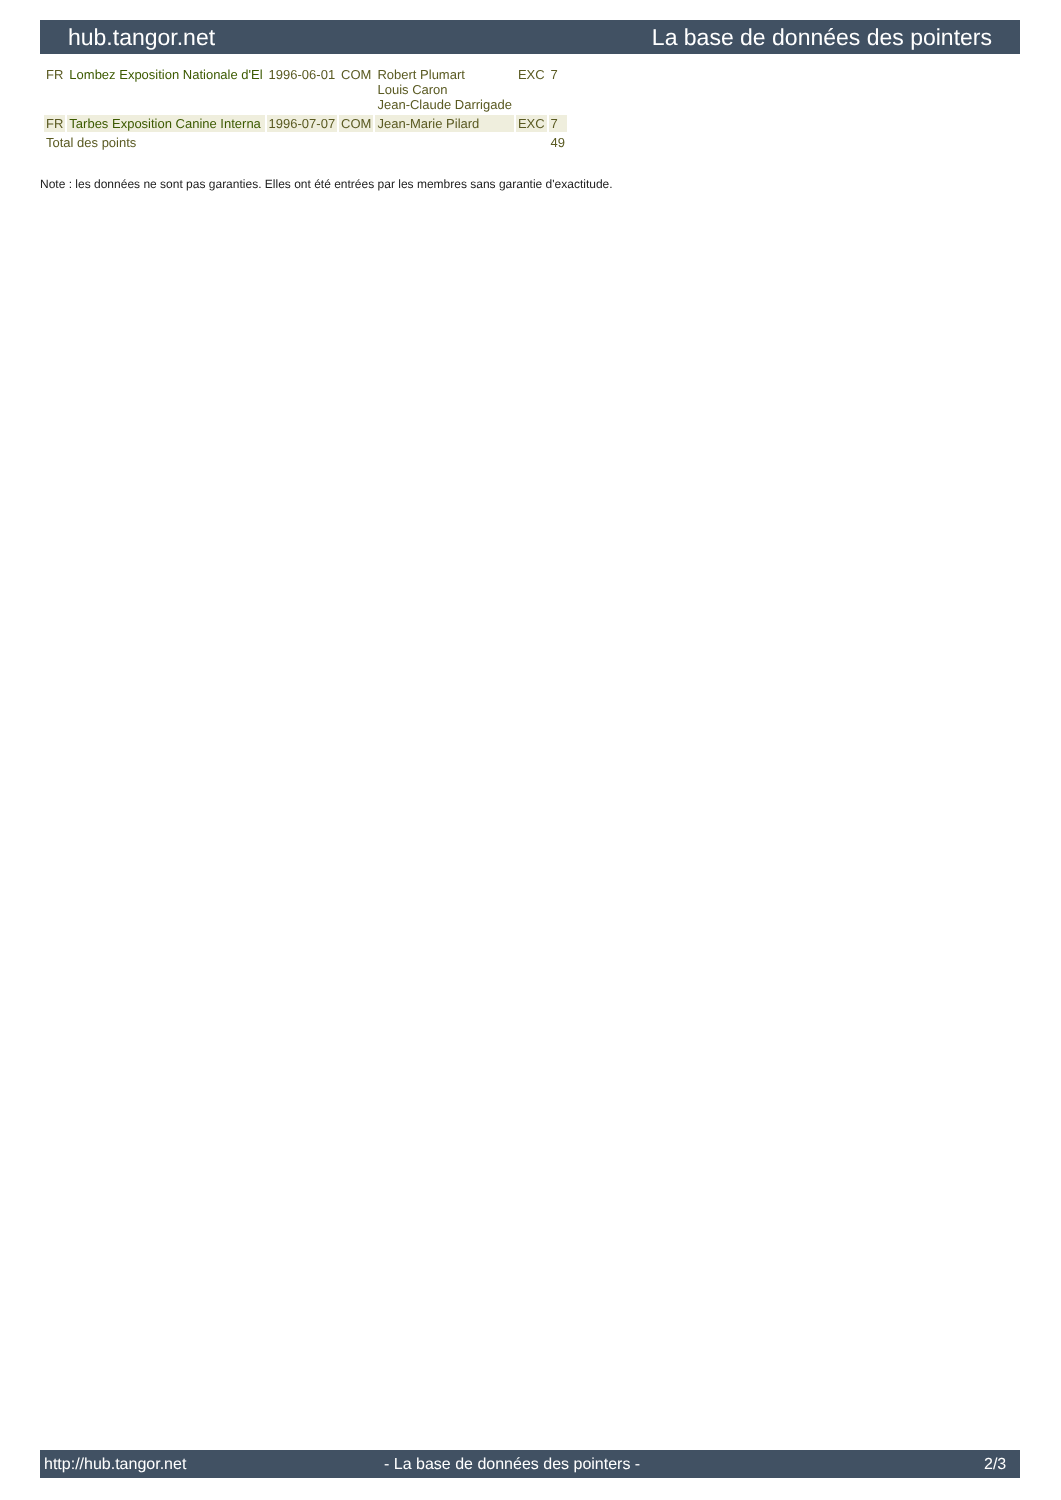hub.tangor.net La base de données des pointers
| FR | Lombez Exposition Nationale d'El | 1996-06-01 | COM | Robert Plumart Louis Caron Jean-Claude Darrigade | EXC | 7 |
| FR | Tarbes Exposition Canine Interna | 1996-07-07 | COM | Jean-Marie Pilard | EXC | 7 |
| Total des points | | | | | | 49 |
Note : les données ne sont pas garanties. Elles ont été entrées par les membres sans garantie d'exactitude.
http://hub.tangor.net - La base de données des pointers - 2/3